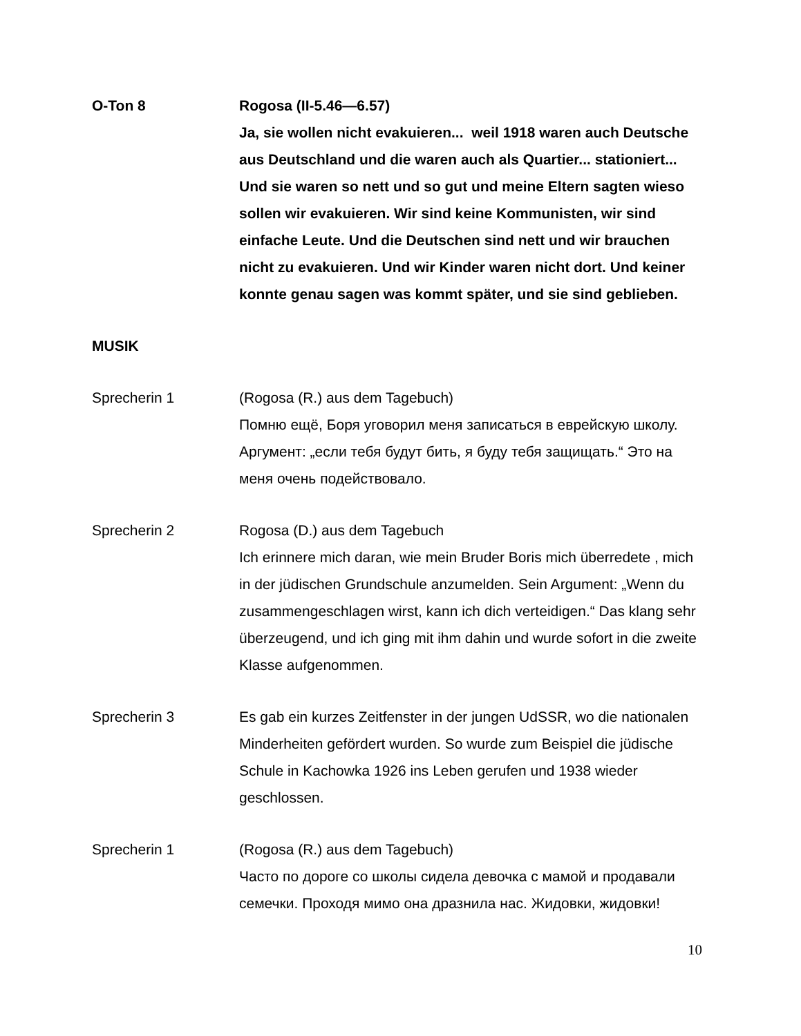O-Ton 8 Rogosa (II-5.46—6.57)
Ja, sie wollen nicht evakuieren... weil 1918 waren auch Deutsche aus Deutschland und die waren auch als Quartier... stationiert... Und sie waren so nett und so gut und meine Eltern sagten wieso sollen wir evakuieren. Wir sind keine Kommunisten, wir sind einfache Leute. Und die Deutschen sind nett und wir brauchen nicht zu evakuieren. Und wir Kinder waren nicht dort. Und keiner konnte genau sagen was kommt später, und sie sind geblieben.
MUSIK
Sprecherin 1 (Rogosa (R.) aus dem Tagebuch)
Помню ещё, Боря уговорил меня записаться в еврейскую школу. Аргумент: „если тебя будут бить, я буду тебя защищать.“ Это на меня очень подействовало.
Sprecherin 2 Rogosa (D.) aus dem Tagebuch
Ich erinnere mich daran, wie mein Bruder Boris mich überredete , mich in der jüdischen Grundschule anzumelden. Sein Argument: „Wenn du zusammengeschlagen wirst, kann ich dich verteidigen.“ Das klang sehr überzeugend, und ich ging mit ihm dahin und wurde sofort in die zweite Klasse aufgenommen.
Sprecherin 3 Es gab ein kurzes Zeitfenster in der jungen UdSSR, wo die nationalen Minderheiten gefördert wurden. So wurde zum Beispiel die jüdische Schule in Kachowka 1926 ins Leben gerufen und 1938 wieder geschlossen.
Sprecherin 1 (Rogosa (R.) aus dem Tagebuch)
Часто по дороге со школы сидела девочка с мамой и продавали семечки. Проходя мимо она дразнила нас. Жидовки, жидовки!
10